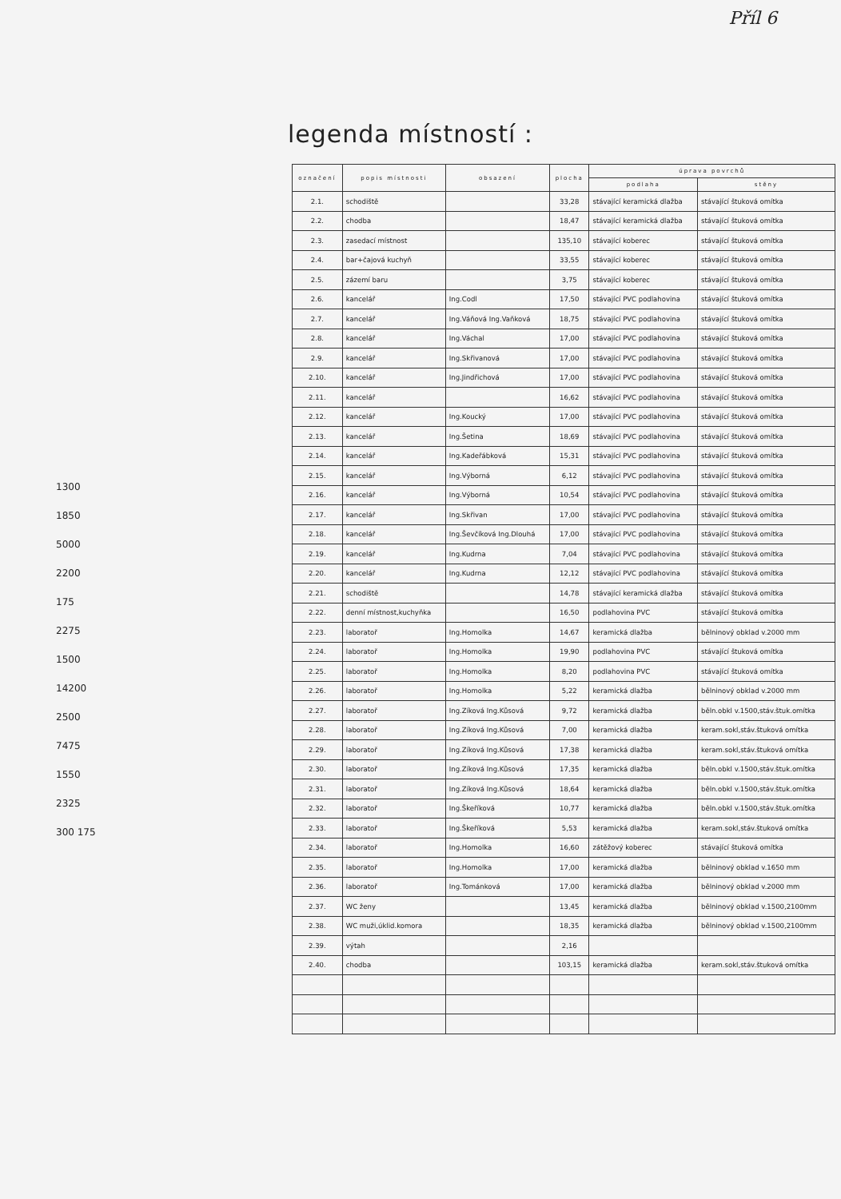Příl 6
1300
1850
5000
2200
175
2275
1500
14200
2500
7475
1550
2325
300 175
legenda místností :
| označení | popis místnosti | obsazení | plocha | úprava povrchů | |
| --- | --- | --- | --- | --- | --- |
| | | | | podlaha | stěny |
| 2.1. | schodiště | | 33,28 | stávající keramická dlažba | stávající štuková omítka |
| 2.2. | chodba | | 18,47 | stávající keramická dlažba | stávající štuková omítka |
| 2.3. | zasedací místnost | | 135,10 | stávající koberec | stávající štuková omítka |
| 2.4. | bar+čajová kuchyň | | 33,55 | stávající koberec | stávající štuková omítka |
| 2.5. | zázemí baru | | 3,75 | stávající koberec | stávající štuková omítka |
| 2.6. | kancelář | Ing.Codl | 17,50 | stávající PVC podlahovina | stávající štuková omítka |
| 2.7. | kancelář | Ing.Váňová Ing.Vaňková | 18,75 | stávající PVC podlahovina | stávající štuková omítka |
| 2.8. | kancelář | Ing.Váchal | 17,00 | stávající PVC podlahovina | stávající štuková omítka |
| 2.9. | kancelář | Ing.Skřivanová | 17,00 | stávající PVC podlahovina | stávající štuková omítka |
| 2.10. | kancelář | Ing.Jindřichová | 17,00 | stávající PVC podlahovina | stávající štuková omítka |
| 2.11. | kancelář | | 16,62 | stávající PVC podlahovina | stávající štuková omítka |
| 2.12. | kancelář | Ing.Koucký | 17,00 | stávající PVC podlahovina | stávající štuková omítka |
| 2.13. | kancelář | Ing.Šetina | 18,69 | stávající PVC podlahovina | stávající štuková omítka |
| 2.14. | kancelář | Ing.Kadeřábková | 15,31 | stávající PVC podlahovina | stávající štuková omítka |
| 2.15. | kancelář | Ing.Výborná | 6,12 | stávající PVC podlahovina | stávající štuková omítka |
| 2.16. | kancelář | Ing.Výborná | 10,54 | stávající PVC podlahovina | stávající štuková omítka |
| 2.17. | kancelář | Ing.Skřivan | 17,00 | stávající PVC podlahovina | stávající štuková omítka |
| 2.18. | kancelář | Ing.Ševčíková Ing.Dlouhá | 17,00 | stávající PVC podlahovina | stávající štuková omítka |
| 2.19. | kancelář | Ing.Kudrna | 7,04 | stávající PVC podlahovina | stávající štuková omítka |
| 2.20. | kancelář | Ing.Kudrna | 12,12 | stávající PVC podlahovina | stávající štuková omítka |
| 2.21. | schodiště | | 14,78 | stávající keramická dlažba | stávající štuková omítka |
| 2.22. | denní místnost,kuchyňka | | 16,50 | podlahovina PVC | stávající štuková omítka |
| 2.23. | laboratoř | Ing.Homolka | 14,67 | keramická dlažba | bělninový obklad v.2000 mm |
| 2.24. | laboratoř | Ing.Homolka | 19,90 | podlahovina PVC | stávající štuková omítka |
| 2.25. | laboratoř | Ing.Homolka | 8,20 | podlahovina PVC | stávající štuková omítka |
| 2.26. | laboratoř | Ing.Homolka | 5,22 | keramická dlažba | bělninový obklad v.2000 mm |
| 2.27. | laboratoř | Ing.Zíková Ing.Kůsová | 9,72 | keramická dlažba | běln.obkl v.1500,stáv.štuk.omítka |
| 2.28. | laboratoř | Ing.Zíková Ing.Kůsová | 7,00 | keramická dlažba | keram.sokl,stáv.štuková omítka |
| 2.29. | laboratoř | Ing.Zíková Ing.Kůsová | 17,38 | keramická dlažba | keram.sokl,stáv.štuková omítka |
| 2.30. | laboratoř | Ing.Zíková Ing.Kůsová | 17,35 | keramická dlažba | běln.obkl v.1500,stáv.štuk.omítka |
| 2.31. | laboratoř | Ing.Zíková Ing.Kůsová | 18,64 | keramická dlažba | běln.obkl v.1500,stáv.štuk.omítka |
| 2.32. | laboratoř | Ing.Škeříková | 10,77 | keramická dlažba | běln.obkl v.1500,stáv.štuk.omítka |
| 2.33. | laboratoř | Ing.Škeříková | 5,53 | keramická dlažba | keram.sokl,stáv.štuková omítka |
| 2.34. | laboratoř | Ing.Homolka | 16,60 | zátěžový koberec | stávající štuková omítka |
| 2.35. | laboratoř | Ing.Homolka | 17,00 | keramická dlažba | bělninový obklad v.1650 mm |
| 2.36. | laboratoř | Ing.Tománková | 17,00 | keramická dlažba | bělninový obklad v.2000 mm |
| 2.37. | WC ženy | | 13,45 | keramická dlažba | bělninový obklad v.1500,2100mm |
| 2.38. | WC muži,úklid.komora | | 18,35 | keramická dlažba | bělninový obklad v.1500,2100mm |
| 2.39. | výtah | | 2,16 | | |
| 2.40. | chodba | | 103,15 | keramická dlažba | keram.sokl,stáv.štuková omítka |